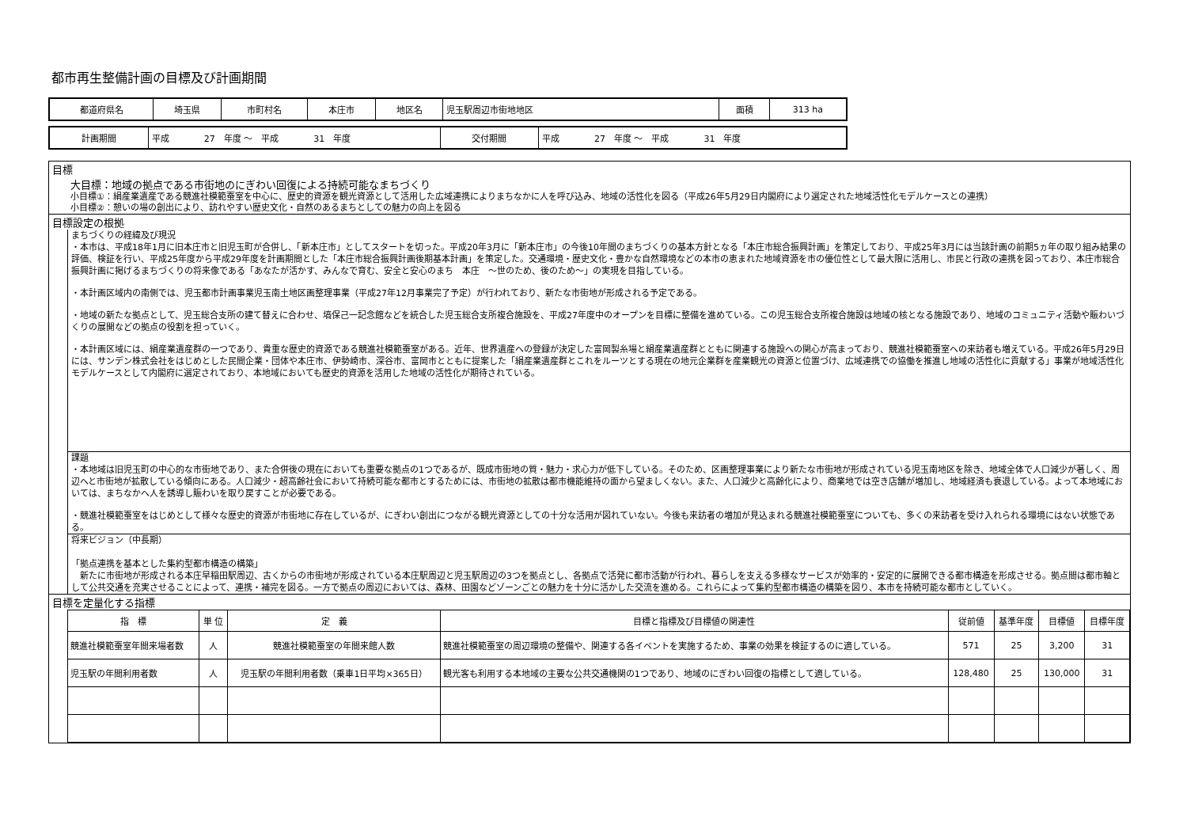都市再生整備計画の目標及び計画期間
| 都道府県名 | 埼玉県 | 市町村名 | 本庄市 | 地区名 | 児玉駅周辺市街地地区 | 面積 | 313 ha |
| 計画期間 | 平成 27 年度 ～ 平成 31 年度 | 交付期間 | 平成 27 年度 ～ 平成 31 年度 |
目標
大目標：地域の拠点である市街地のにぎわい回復による持続可能なまちづくり
小目標①：絹産業遺産である競進社模範蚕室を中心に、歴史的資源を観光資源として活用した広域連携によりまちなかに人を呼び込み、地域の活性化を図る（平成26年5月29日内閣府により選定された地域活性化モデルケースとの連携）
小目標②：憩いの場の創出により、訪れやすい歴史文化・自然のあるまちとしての魅力の向上を図る
目標設定の根拠
まちづくりの経緯及び現況
・本市は、平成18年1月に旧本庄市と旧児玉町が合併し、「新本庄市」としてスタートを切った。平成20年3月に「新本庄市」の今後10年間のまちづくりの基本方針となる「本庄市総合振興計画」を策定しており、平成25年3月には当該計画の前期5ヵ年の取り組み結果の評価、検証を行い、平成25年度から平成29年度を計画期間とした「本庄市総合振興計画後期基本計画」を策定した。交通環境・歴史文化・豊かな自然環境などの本市の恵まれた地域資源を市の優位性として最大限に活用し、市民と行政の連携を図っており、本庄市総合振興計画に掲げるまちづくりの将来像である「あなたが活かす、みんなで育む、安全と安心のまち　本庄　～世のため、後のため～」の実現を目指している。
・本計画区域内の南側では、児玉都市計画事業児玉南土地区画整理事業（平成27年12月事業完了予定）が行われており、新たな市街地が形成される予定である。
・地域の新たな拠点として、児玉総合支所の建て替えに合わせ、塙保己一記念館などを統合した児玉総合支所複合施設を、平成27年度中のオープンを目標に整備を進めている。この児玉総合支所複合施設は地域の核となる施設であり、地域のコミュニティ活動や賑わいづくりの展開などの拠点の役割を担っていく。
・本計画区域には、絹産業遺産群の一つであり、貴重な歴史的資源である競進社模範蚕室がある。近年、世界遺産への登録が決定した富岡製糸場と絹産業遺産群とともに関連する施設への関心が高まっており、競進社模範蚕室への来訪者も増えている。平成26年5月29日には、サンデン株式会社をはじめとした民間企業・団体や本庄市、伊勢崎市、深谷市、富岡市とともに提案した「絹産業遺産群とこれをルーツとする現在の地元企業群を産業観光の資源と位置づけ、広域連携での協働を推進し地域の活性化に貢献する」事業が地域活性化モデルケースとして内閣府に選定されており、本地域においても歴史的資源を活用した地域の活性化が期待されている。
課題
・本地域は旧児玉町の中心的な市街地であり、また合併後の現在においても重要な拠点の1つであるが、既成市街地の質・魅力・求心力が低下している。そのため、区画整理事業により新たな市街地が形成されている児玉南地区を除き、地域全体で人口減少が著しく、周辺へと市街地が拡散している傾向にある。人口減少・超高齢社会において持続可能な都市とするためには、市街地の拡散は都市機能維持の面から望ましくない。また、人口減少と高齢化により、商業地では空き店舗が増加し、地域経済も衰退している。よって本地域においては、まちなかへ人を誘導し賑わいを取り戻すことが必要である。
・競進社模範蚕室をはじめとして様々な歴史的資源が市街地に存在しているが、にぎわい創出につながる観光資源としての十分な活用が図れていない。今後も来訪者の増加が見込まれる競進社模範蚕室についても、多くの来訪者を受け入れられる環境にはない状態である。
将来ビジョン（中長期）
「拠点連携を基本とした集約型都市構造の構築」
　新たに市街地が形成される本庄早稲田駅周辺、古くからの市街地が形成されている本庄駅周辺と児玉駅周辺の3つを拠点とし、各拠点で活発に都市活動が行われ、暮らしを支える多様なサービスが効率的・安定的に展開できる都市構造を形成させる。拠点間は都市軸として公共交通を充実させることによって、連携・補完を図る。一方で拠点の周辺においては、森林、田園などゾーンごとの魅力を十分に活かした交流を進める。これらによって集約型都市構造の構築を図り、本市を持続可能な都市としていく。
目標を定量化する指標
| 指 標 | 単 位 | 定 義 | 目標と指標及び目標値の関連性 | 従前値 | 基準年度 | 目標値 | 目標年度 |
| --- | --- | --- | --- | --- | --- | --- | --- |
| 競進社模範蚕室年間来場者数 | 人 | 競進社模範蚕室の年間来館人数 | 競進社模範蚕室の周辺環境の整備や、関連する各イベントを実施するため、事業の効果を検証するのに適している。 | 571 | 25 | 3,200 | 31 |
| 児玉駅の年間利用者数 | 人 | 児玉駅の年間利用者数（乗車1日平均×365日） | 観光客も利用する本地域の主要な公共交通機関の1つであり、地域のにぎわい回復の指標として適している。 | 128,480 | 25 | 130,000 | 31 |